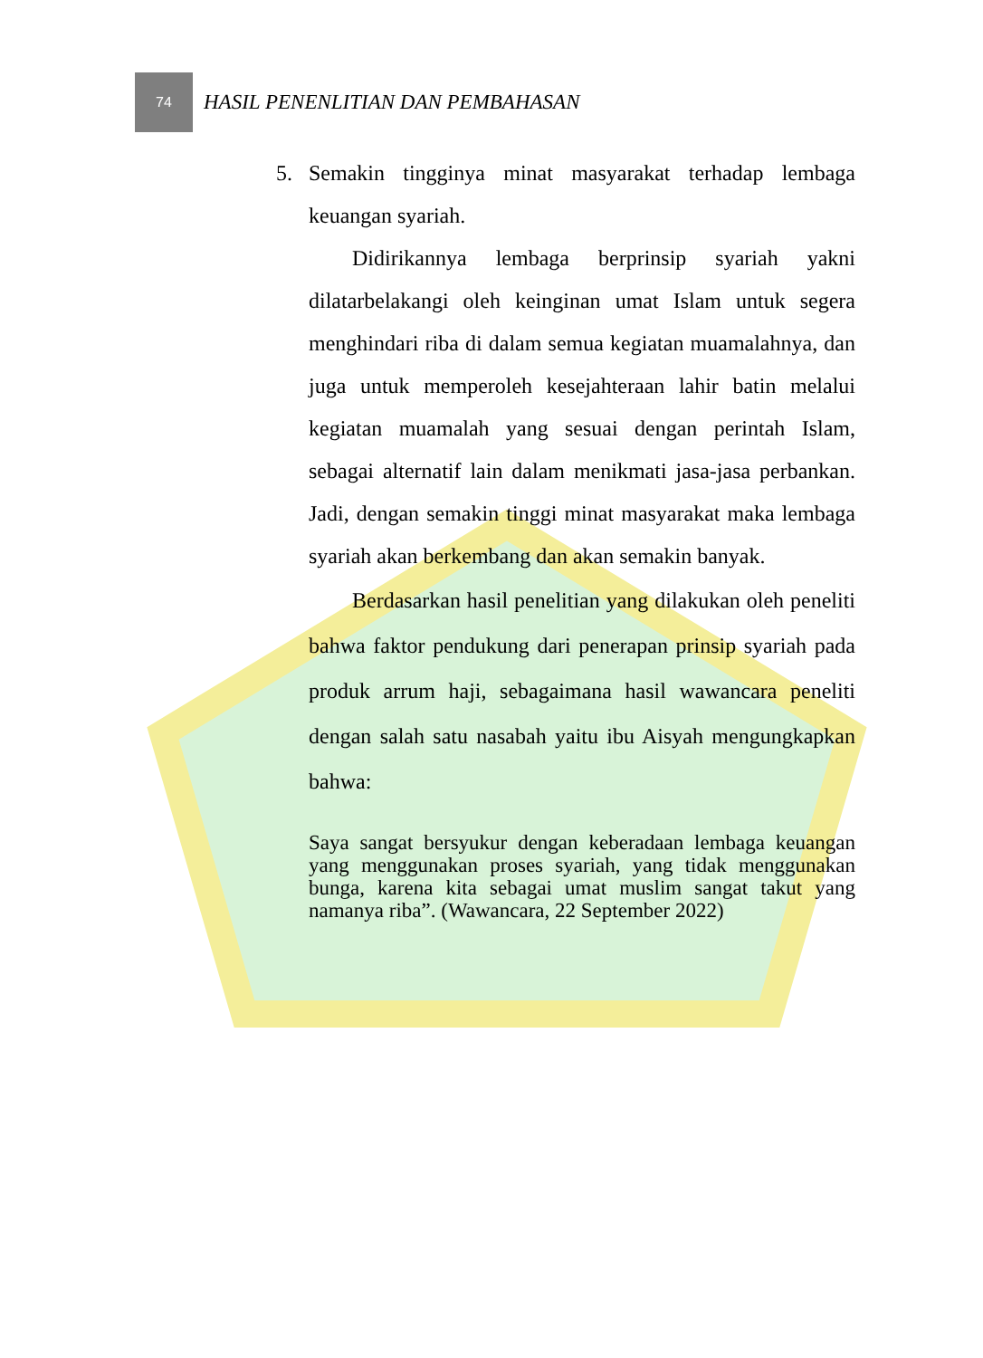74
HASIL PENENLITIAN DAN PEMBAHASAN
5. Semakin tingginya minat masyarakat terhadap lembaga keuangan syariah.
Didirikannya lembaga berprinsip syariah yakni dilatarbelakangi oleh keinginan umat Islam untuk segera menghindari riba di dalam semua kegiatan muamalahnya, dan juga untuk memperoleh kesejahteraan lahir batin melalui kegiatan muamalah yang sesuai dengan perintah Islam, sebagai alternatif lain dalam menikmati jasa-jasa perbankan. Jadi, dengan semakin tinggi minat masyarakat maka lembaga syariah akan berkembang dan akan semakin banyak.
Berdasarkan hasil penelitian yang dilakukan oleh peneliti bahwa faktor pendukung dari penerapan prinsip syariah pada produk arrum haji, sebagaimana hasil wawancara peneliti dengan salah satu nasabah yaitu ibu Aisyah mengungkapkan bahwa:
Saya sangat bersyukur dengan keberadaan lembaga keuangan yang menggunakan proses syariah, yang tidak menggunakan bunga, karena kita sebagai umat muslim sangat takut yang namanya riba”. (Wawancara, 22 September 2022)